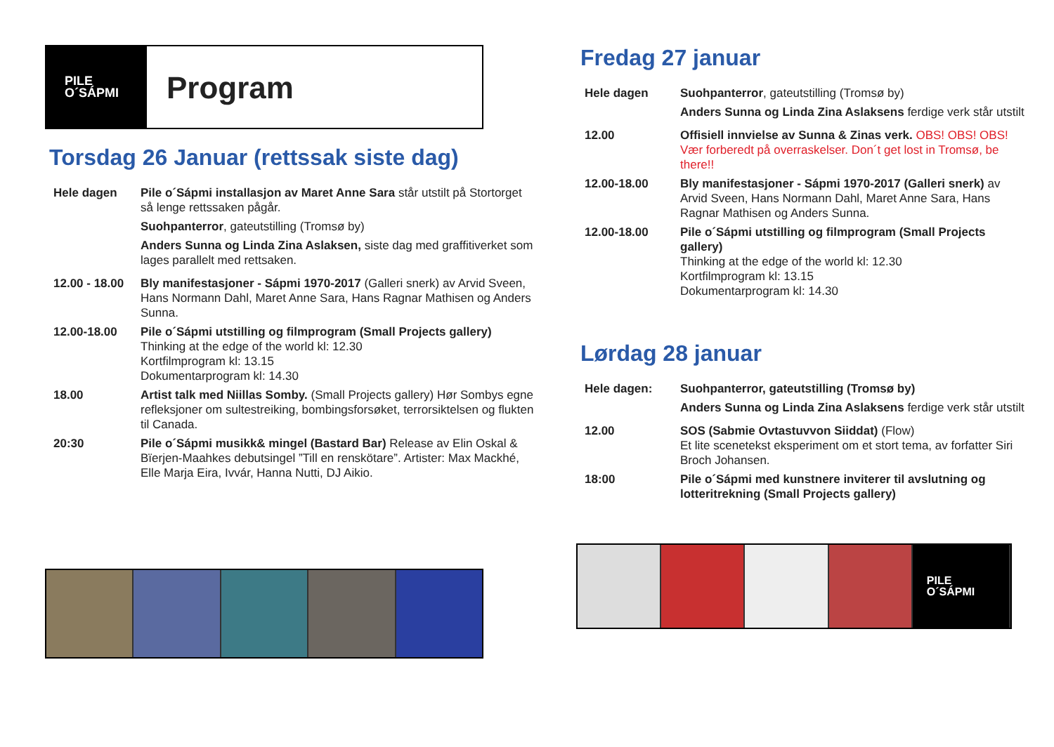PILE
O´SÁPMI
Program
Torsdag 26 Januar (rettssak siste dag)
Hele dagen Pile o´Sápmi installasjon av Maret Anne Sara står utstilt på Stortorget så lenge rettssaken pågår.
Suohpanterror, gateutstilling (Tromsø by)
Anders Sunna og Linda Zina Aslaksen, siste dag med graffitiverket som lages parallelt med rettsaken.
12.00 - 18.00
Bly manifestasjoner - Sápmi 1970-2017 (Galleri snerk) av Arvid Sveen, Hans Normann Dahl, Maret Anne Sara, Hans Ragnar Mathisen og Anders Sunna.
12.00-18.00 Pile o´Sápmi utstilling og filmprogram (Small Projects gallery)
Thinking at the edge of the world kl: 12.30
Kortfilmprogram kl: 13.15
Dokumentarprogram kl: 14.30
18.00 Artist talk med Niillas Somby. (Small Projects gallery) Hør Sombys egne refleksjoner om sultestreiking, bombingsforsøket, terrorsiktelsen og flukten til Canada.
20:30 Pile o´Sápmi musikk& mingel (Bastard Bar) Release av Elin Oskal & Bïerjen-Maahkes debutsingel ”Till en renskötare”. Artister: Max Mackhé, Elle Marja Eira, Ivvár, Hanna Nutti, DJ Aikio.
Fredag 27 januar
Hele dagen Suohpanterror, gateutstilling (Tromsø by)
Anders Sunna og Linda Zina Aslaksens ferdige verk står utstilt
12.00 Offisiell innvielse av Sunna & Zinas verk. OBS! OBS! OBS! Vær forberedt på overraskelser. Don´t get lost in Tromsø, be there!!
12.00-18.00 Bly manifestasjoner - Sápmi 1970-2017 (Galleri snerk) av Arvid Sveen, Hans Normann Dahl, Maret Anne Sara, Hans Ragnar Mathisen og Anders Sunna.
12.00-18.00 Pile o´Sápmi utstilling og filmprogram (Small Projects gallery)
Thinking at the edge of the world kl: 12.30
Kortfilmprogram kl: 13.15
Dokumentarprogram kl: 14.30
Lørdag 28 januar
Hele dagen: Suohpanterror, gateutstilling (Tromsø by)
Anders Sunna og Linda Zina Aslaksens ferdige verk står utstilt
12.00 SOS (Sabmie Ovtastuvvon Siiddat) (Flow)
Et lite scenetekst eksperiment om et stort tema, av forfatter Siri Broch Johansen.
18:00 Pile o´Sápmi med kunstnere inviterer til avslutning og lotteritrekning (Small Projects gallery)
PILE
O´SÁPMI